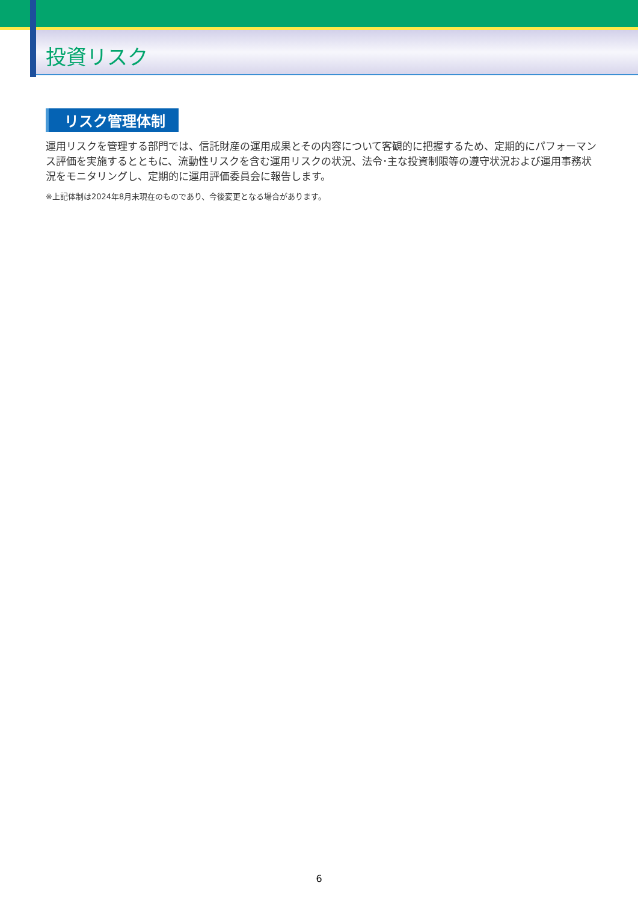投資リスク
リスク管理体制
運用リスクを管理する部門では、信託財産の運用成果とその内容について客観的に把握するため、定期的にパフォーマンス評価を実施するとともに、流動性リスクを含む運用リスクの状況、法令･主な投資制限等の遵守状況および運用事務状況をモニタリングし、定期的に運用評価委員会に報告します。
※上記体制は2024年8月末現在のものであり、今後変更となる場合があります。
6